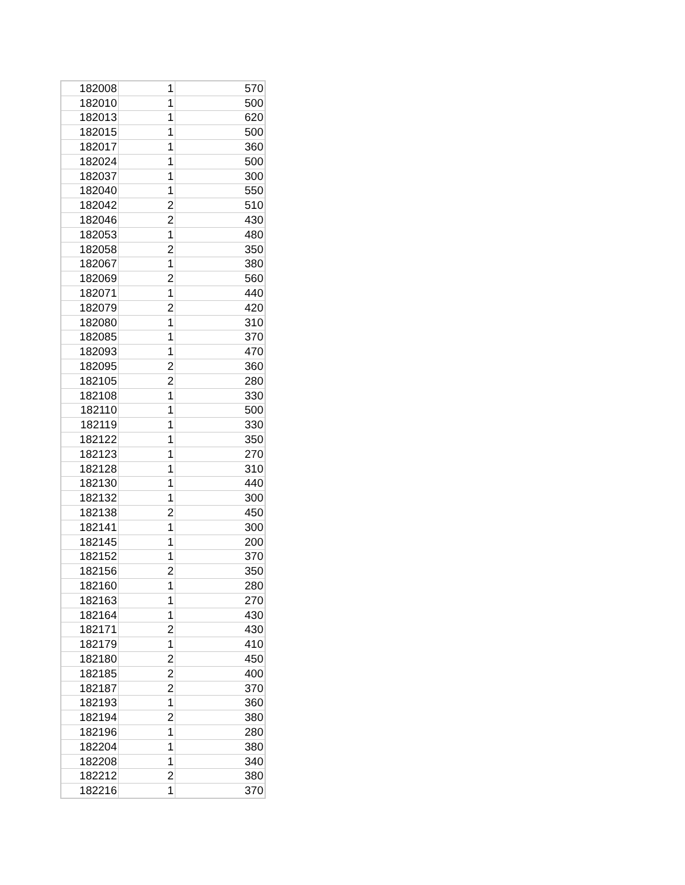| 182008 | 1 | 570 |
| 182010 | 1 | 500 |
| 182013 | 1 | 620 |
| 182015 | 1 | 500 |
| 182017 | 1 | 360 |
| 182024 | 1 | 500 |
| 182037 | 1 | 300 |
| 182040 | 1 | 550 |
| 182042 | 2 | 510 |
| 182046 | 2 | 430 |
| 182053 | 1 | 480 |
| 182058 | 2 | 350 |
| 182067 | 1 | 380 |
| 182069 | 2 | 560 |
| 182071 | 1 | 440 |
| 182079 | 2 | 420 |
| 182080 | 1 | 310 |
| 182085 | 1 | 370 |
| 182093 | 1 | 470 |
| 182095 | 2 | 360 |
| 182105 | 2 | 280 |
| 182108 | 1 | 330 |
| 182110 | 1 | 500 |
| 182119 | 1 | 330 |
| 182122 | 1 | 350 |
| 182123 | 1 | 270 |
| 182128 | 1 | 310 |
| 182130 | 1 | 440 |
| 182132 | 1 | 300 |
| 182138 | 2 | 450 |
| 182141 | 1 | 300 |
| 182145 | 1 | 200 |
| 182152 | 1 | 370 |
| 182156 | 2 | 350 |
| 182160 | 1 | 280 |
| 182163 | 1 | 270 |
| 182164 | 1 | 430 |
| 182171 | 2 | 430 |
| 182179 | 1 | 410 |
| 182180 | 2 | 450 |
| 182185 | 2 | 400 |
| 182187 | 2 | 370 |
| 182193 | 1 | 360 |
| 182194 | 2 | 380 |
| 182196 | 1 | 280 |
| 182204 | 1 | 380 |
| 182208 | 1 | 340 |
| 182212 | 2 | 380 |
| 182216 | 1 | 370 |